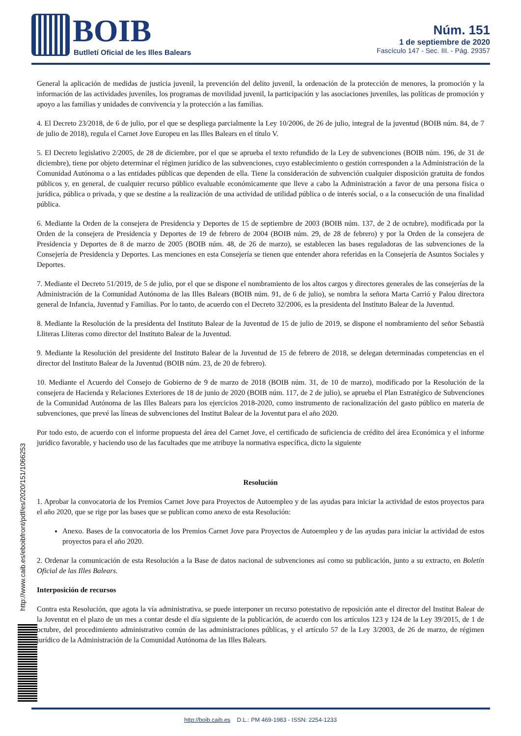BOIB
Butlletí Oficial de les Illes Balears
Núm. 151
1 de septiembre de 2020
Fascículo 147 - Sec. III. - Pág. 29357
General la aplicación de medidas de justicia juvenil, la prevención del delito juvenil, la ordenación de la protección de menores, la promoción y la información de las actividades juveniles, los programas de movilidad juvenil, la participación y las asociaciones juveniles, las políticas de promoción y apoyo a las familias y unidades de convivencia y la protección a las familias.
4. El Decreto 23/2018, de 6 de julio, por el que se despliega parcialmente la Ley 10/2006, de 26 de julio, integral de la juventud (BOIB núm. 84, de 7 de julio de 2018), regula el Carnet Jove Europeu en las Illes Balears en el título V.
5. El Decreto legislativo 2/2005, de 28 de diciembre, por el que se aprueba el texto refundido de la Ley de subvenciones (BOIB núm. 196, de 31 de diciembre), tiene por objeto determinar el régimen jurídico de las subvenciones, cuyo establecimiento o gestión corresponden a la Administración de la Comunidad Autónoma o a las entidades públicas que dependen de ella. Tiene la consideración de subvención cualquier disposición gratuita de fondos públicos y, en general, de cualquier recurso público evaluable económicamente que lleve a cabo la Administración a favor de una persona física o jurídica, pública o privada, y que se destine a la realización de una actividad de utilidad pública o de interés social, o a la consecución de una finalidad pública.
6. Mediante la Orden de la consejera de Presidencia y Deportes de 15 de septiembre de 2003 (BOIB núm. 137, de 2 de octubre), modificada por la Orden de la consejera de Presidencia y Deportes de 19 de febrero de 2004 (BOIB núm. 29, de 28 de febrero) y por la Orden de la consejera de Presidencia y Deportes de 8 de marzo de 2005 (BOIB núm. 48, de 26 de marzo), se establecen las bases reguladoras de las subvenciones de la Consejería de Presidencia y Deportes. Las menciones en esta Consejería se tienen que entender ahora referidas en la Consejería de Asuntos Sociales y Deportes.
7. Mediante el Decreto 51/2019, de 5 de julio, por el que se dispone el nombramiento de los altos cargos y directores generales de las consejerías de la Administración de la Comunidad Autónoma de las Illes Balears (BOIB núm. 91, de 6 de julio), se nombra la señora Marta Carrió y Palou directora general de Infancia, Juventud y Familias. Por lo tanto, de acuerdo con el Decreto 32/2006, es la presidenta del Instituto Balear de la Juventud.
8. Mediante la Resolución de la presidenta del Instituto Balear de la Juventud de 15 de julio de 2019, se dispone el nombramiento del señor Sebastià Lliteras Lliteras como director del Instituto Balear de la Juventud.
9. Mediante la Resolución del presidente del Instituto Balear de la Juventud de 15 de febrero de 2018, se delegan determinadas competencias en el director del Instituto Balear de la Juventud (BOIB núm. 23, de 20 de febrero).
10. Mediante el Acuerdo del Consejo de Gobierno de 9 de marzo de 2018 (BOIB núm. 31, de 10 de marzo), modificado por la Resolución de la consejera de Hacienda y Relaciones Exteriores de 18 de junio de 2020 (BOIB núm. 117, de 2 de julio), se aprueba el Plan Estratégico de Subvenciones de la Comunidad Autónoma de las Illes Balears para los ejercicios 2018-2020, como instrumento de racionalización del gasto público en materia de subvenciones, que prevé las líneas de subvenciones del Institut Balear de la Joventut para el año 2020.
Por todo esto, de acuerdo con el informe propuesta del área del Carnet Jove, el certificado de suficiencia de crédito del área Económica y el informe jurídico favorable, y haciendo uso de las facultades que me atribuye la normativa específica, dicto la siguiente
Resolución
1. Aprobar la convocatoria de los Premios Carnet Jove para Proyectos de Autoempleo y de las ayudas para iniciar la actividad de estos proyectos para el año 2020, que se rige por las bases que se publican como anexo de esta Resolución:
Anexo. Bases de la convocatoria de los Premios Carnet Jove para Proyectos de Autoempleo y de las ayudas para iniciar la actividad de estos proyectos para el año 2020.
2. Ordenar la comunicación de esta Resolución a la Base de datos nacional de subvenciones así como su publicación, junto a su extracto, en Boletín Oficial de las Illes Balears.
Interposición de recursos
Contra esta Resolución, que agota la vía administrativa, se puede interponer un recurso potestativo de reposición ante el director del Institut Balear de la Joventut en el plazo de un mes a contar desde el día siguiente de la publicación, de acuerdo con los artículos 123 y 124 de la Ley 39/2015, de 1 de octubre, del procedimiento administrativo común de las administraciones públicas, y el artículo 57 de la Ley 3/2003, de 26 de marzo, de régimen jurídico de la Administración de la Comunidad Autónoma de las Illes Balears.
http://www.caib.es/eboibfront/pdf/es/2020/151/1066253
http://boib.caib.es D.L.: PM 469-1983 - ISSN: 2254-1233